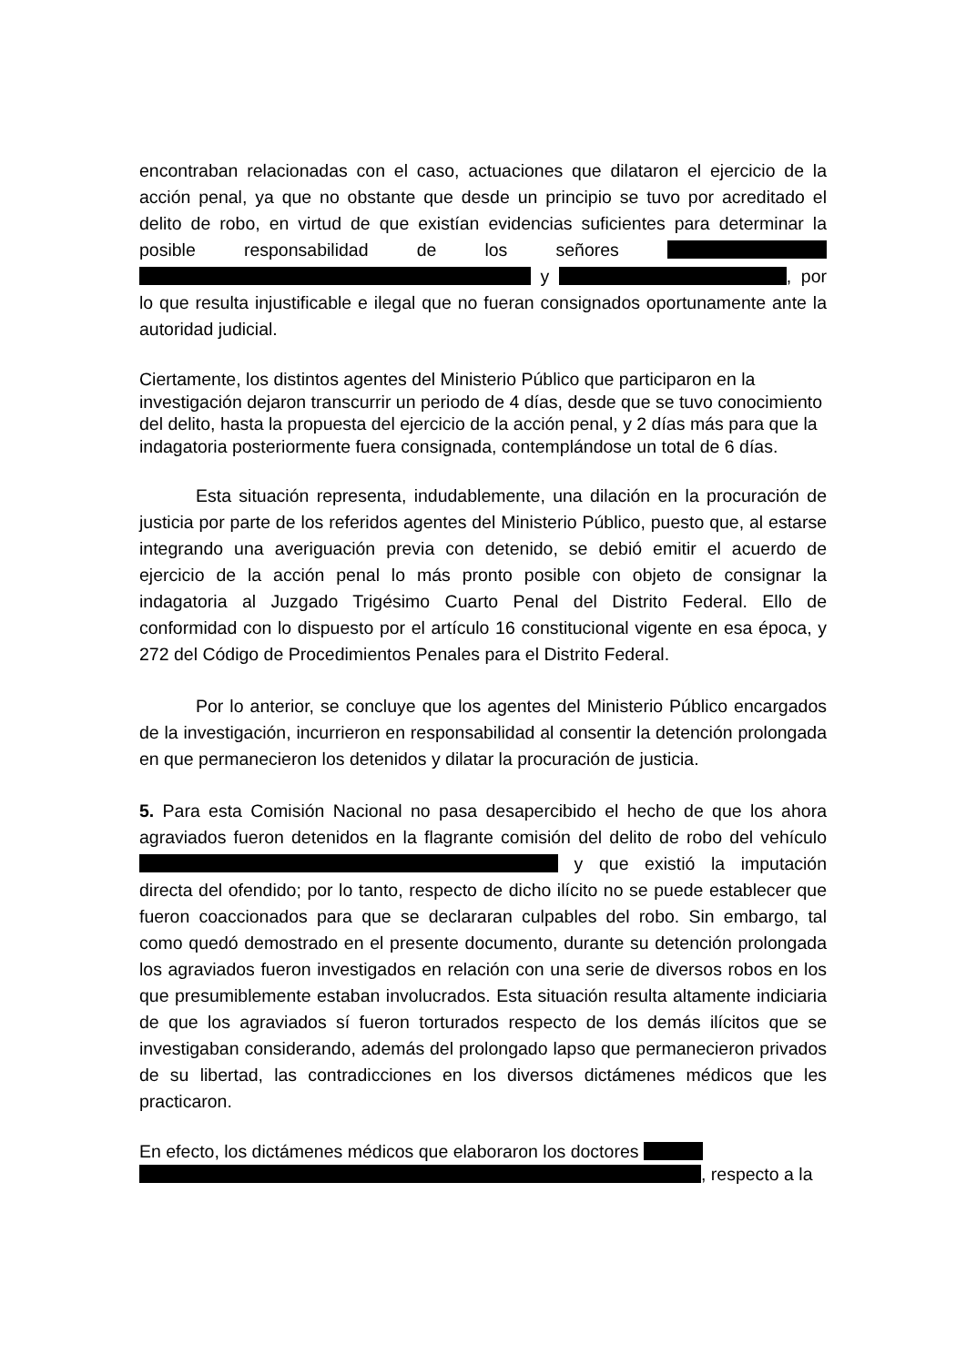encontraban relacionadas con el caso, actuaciones que dilataron el ejercicio de la acción penal, ya que no obstante que desde un principio se tuvo por acreditado el delito de robo, en virtud de que existían evidencias suficientes para determinar la posible responsabilidad de los señores y , por lo que resulta injustificable e ilegal que no fueran consignados oportunamente ante la autoridad judicial.
Ciertamente, los distintos agentes del Ministerio Público que participaron en la investigación dejaron transcurrir un periodo de 4 días, desde que se tuvo conocimiento del delito, hasta la propuesta del ejercicio de la acción penal, y 2 días más para que la indagatoria posteriormente fuera consignada, contemplándose un total de 6 días.
Esta situación representa, indudablemente, una dilación en la procuración de justicia por parte de los referidos agentes del Ministerio Público, puesto que, al estarse integrando una averiguación previa con detenido, se debió emitir el acuerdo de ejercicio de la acción penal lo más pronto posible con objeto de consignar la indagatoria al Juzgado Trigésimo Cuarto Penal del Distrito Federal. Ello de conformidad con lo dispuesto por el artículo 16 constitucional vigente en esa época, y 272 del Código de Procedimientos Penales para el Distrito Federal.
Por lo anterior, se concluye que los agentes del Ministerio Público encargados de la investigación, incurrieron en responsabilidad al consentir la detención prolongada en que permanecieron los detenidos y dilatar la procuración de justicia.
5. Para esta Comisión Nacional no pasa desapercibido el hecho de que los ahora agraviados fueron detenidos en la flagrante comisión del delito de robo del vehículo y que existió la imputación directa del ofendido; por lo tanto, respecto de dicho ilícito no se puede establecer que fueron coaccionados para que se declararan culpables del robo. Sin embargo, tal como quedó demostrado en el presente documento, durante su detención prolongada los agraviados fueron investigados en relación con una serie de diversos robos en los que presumiblemente estaban involucrados. Esta situación resulta altamente indiciaria de que los agraviados sí fueron torturados respecto de los demás ilícitos que se investigaban considerando, además del prolongado lapso que permanecieron privados de su libertad, las contradicciones en los diversos dictámenes médicos que les practicaron.
En efecto, los dictámenes médicos que elaboraron los doctores
, respecto a la